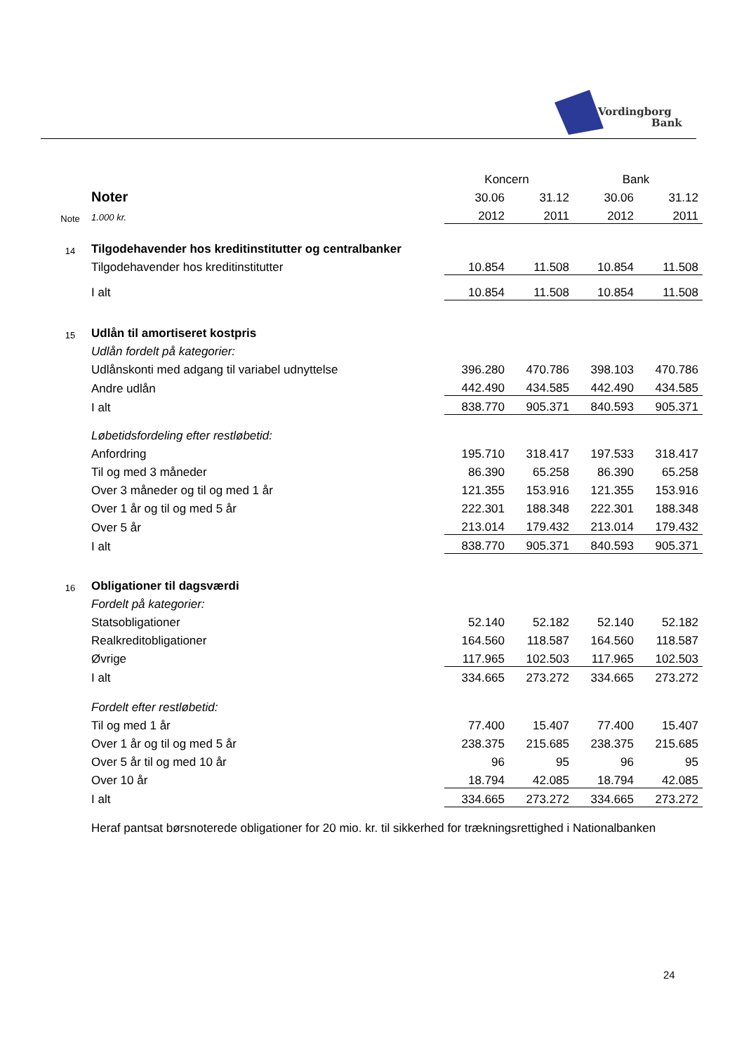Vordingborg
Bank
| | | Koncern | | Bank | |
| | Noter | 30.06 | 31.12 | 30.06 | 31.12 |
| Note | 1.000 kr. | 2012 | 2011 | 2012 | 2011 |
| 14 | Tilgodehavender hos kreditinstitutter og centralbanker | | | | |
| | Tilgodehavender hos kreditinstitutter | 10.854 | 11.508 | 10.854 | 11.508 |
| | I alt | 10.854 | 11.508 | 10.854 | 11.508 |
| 15 | Udlån til amortiseret kostpris | | | | |
| | Udlån fordelt på kategorier: | | | | |
| | Udlånskonti med adgang til variabel udnyttelse | 396.280 | 470.786 | 398.103 | 470.786 |
| | Andre udlån | 442.490 | 434.585 | 442.490 | 434.585 |
| | I alt | 838.770 | 905.371 | 840.593 | 905.371 |
| | Løbetidsfordeling efter restløbetid: | | | | |
| | Anfordring | 195.710 | 318.417 | 197.533 | 318.417 |
| | Til og med 3 måneder | 86.390 | 65.258 | 86.390 | 65.258 |
| | Over 3 måneder og til og med 1 år | 121.355 | 153.916 | 121.355 | 153.916 |
| | Over 1 år og til og med 5 år | 222.301 | 188.348 | 222.301 | 188.348 |
| | Over 5 år | 213.014 | 179.432 | 213.014 | 179.432 |
| | I alt | 838.770 | 905.371 | 840.593 | 905.371 |
| 16 | Obligationer til dagsværdi | | | | |
| | Fordelt på kategorier: | | | | |
| | Statsobligationer | 52.140 | 52.182 | 52.140 | 52.182 |
| | Realkreditobligationer | 164.560 | 118.587 | 164.560 | 118.587 |
| | Øvrige | 117.965 | 102.503 | 117.965 | 102.503 |
| | I alt | 334.665 | 273.272 | 334.665 | 273.272 |
| | Fordelt efter restløbetid: | | | | |
| | Til og med 1 år | 77.400 | 15.407 | 77.400 | 15.407 |
| | Over 1 år og til og med 5 år | 238.375 | 215.685 | 238.375 | 215.685 |
| | Over 5 år til og med 10 år | 96 | 95 | 96 | 95 |
| | Over 10 år | 18.794 | 42.085 | 18.794 | 42.085 |
| | I alt | 334.665 | 273.272 | 334.665 | 273.272 |
| | Heraf pantsat børsnoterede obligationer for 20 mio. kr. til sikkerhed for trækningsrettighed i Nationalbanken | | | | |
24